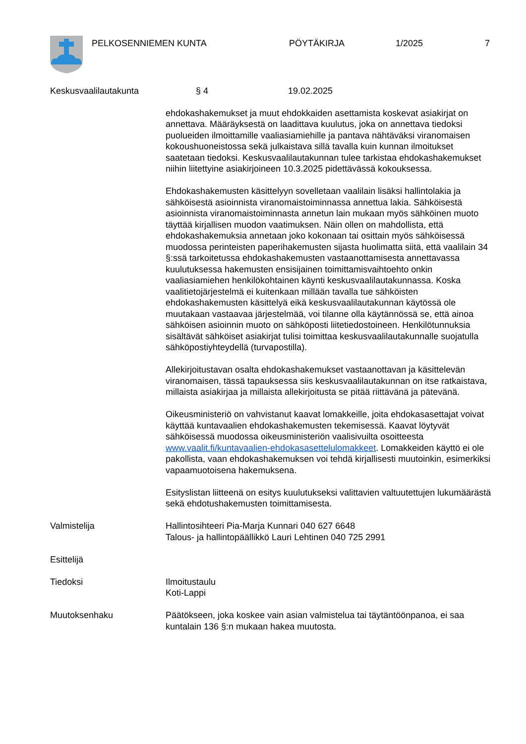PELKOSENNIEMEN KUNTA PÖYTÄKIRJA 1/2025 7
Keskusvaalilautakunta § 4 19.02.2025
ehdokashakemukset ja muut ehdokkaiden asettamista koskevat asiakirjat on annettava. Määräyksestä on laadittava kuulutus, joka on annettava tiedoksi puolueiden ilmoittamille vaaliasiamiehille ja pantava nähtäväksi viranomaisen kokoushuoneistossa sekä julkaistava sillä tavalla kuin kunnan ilmoitukset saatetaan tiedoksi. Keskusvaalilautakunnan tulee tarkistaa ehdokashakemukset niihin liitettyine asiakirjoineen 10.3.2025 pidettävässä kokouksessa.
Ehdokashakemusten käsittelyyn sovelletaan vaalilain lisäksi hallintolakia ja sähköisestä asioinnista viranomaistoiminnassa annettua lakia. Sähköisestä asioinnista viranomaistoiminnasta annetun lain mukaan myös sähköinen muoto täyttää kirjallisen muodon vaatimuksen. Näin ollen on mahdollista, että ehdokashakemuksia annetaan joko kokonaan tai osittain myös sähköisessä muodossa perinteisten paperihakemusten sijasta huolimatta siitä, että vaalilain 34 §:ssä tarkoitetussa ehdokashakemusten vastaanottamisesta annettavassa kuulutuksessa hakemusten ensisijainen toimittamisvaihtoehto onkin vaaliasiamiehen henkilökohtainen käynti keskusvaalilautakunnassa. Koska vaalitietojärjestelmä ei kuitenkaan millään tavalla tue sähköisten ehdokashakemusten käsittelyä eikä keskusvaalilautakunnan käytössä ole muutakaan vastaavaa järjestelmää, voi tilanne olla käytännössä se, että ainoa sähköisen asioinnin muoto on sähköposti liitetiedostoineen. Henkilötunnuksia sisältävät sähköiset asiakirjat tulisi toimittaa keskusvaalilautakunnalle suojatulla sähköpostiyhteydellä (turvapostilla).
Allekirjoitustavan osalta ehdokashakemukset vastaanottavan ja käsittelevän viranomaisen, tässä tapauksessa siis keskusvaalilautakunnan on itse ratkaistava, millaista asiakirjaa ja millaista allekirjoitusta se pitää riittävänä ja pätevänä.
Oikeusministeriö on vahvistanut kaavat lomakkeille, joita ehdokasasettajat voivat käyttää kuntavaalien ehdokashakemusten tekemisessä. Kaavat löytyvät sähköisessä muodossa oikeusministeriön vaalisivuilta osoitteesta www.vaalit.fi/kuntavaalien-ehdokasasettelulomakkeet. Lomakkeiden käyttö ei ole pakollista, vaan ehdokashakemuksen voi tehdä kirjallisesti muutoinkin, esimerkiksi vapaamuotoisena hakemuksena.
Esityslistan liitteenä on esitys kuulutukseksi valittavien valtuutettujen lukumäärästä sekä ehdotushakemusten toimittamisesta.
Valmistelija Hallintosihteeri Pia-Marja Kunnari 040 627 6648
Talous- ja hallintopäällikkö Lauri Lehtinen 040 725 2991
Esittelijä
Tiedoksi Ilmoitustaulu
Koti-Lappi
Muutoksenhaku Päätökseen, joka koskee vain asian valmistelua tai täytäntöönpanoa, ei saa kuntalain 136 §:n mukaan hakea muutosta.